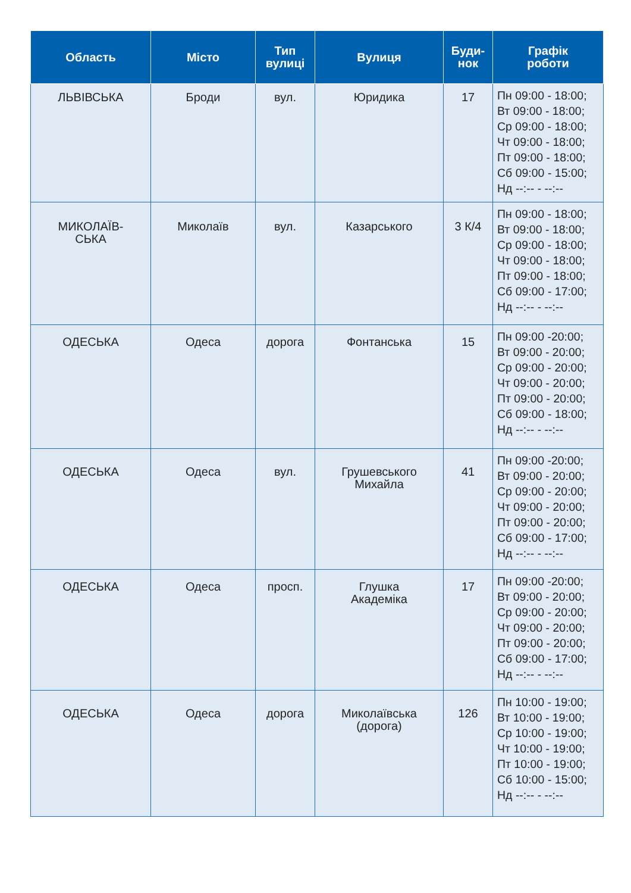| Область | Місто | Тип вулиці | Вулиця | Буди- нок | Графік роботи |
| --- | --- | --- | --- | --- | --- |
| ЛЬВІВСЬКА | Броди | вул. | Юридика | 17 | Пн 09:00 - 18:00; Вт 09:00 - 18:00; Ср 09:00 - 18:00; Чт 09:00 - 18:00; Пт 09:00 - 18:00; Сб 09:00 - 15:00; Нд --:-- - --:-- |
| МИКОЛАЇВ- СЬКА | Миколаїв | вул. | Казарського | 3 К/4 | Пн 09:00 - 18:00; Вт 09:00 - 18:00; Ср 09:00 - 18:00; Чт 09:00 - 18:00; Пт 09:00 - 18:00; Сб 09:00 - 17:00; Нд --:-- - --:-- |
| ОДЕСЬКА | Одеса | дорога | Фонтанська | 15 | Пн 09:00 -20:00; Вт 09:00 - 20:00; Ср 09:00 - 20:00; Чт 09:00 - 20:00; Пт 09:00 - 20:00; Сб 09:00 - 18:00; Нд --:-- - --:-- |
| ОДЕСЬКА | Одеса | вул. | Грушевського Михайла | 41 | Пн 09:00 -20:00; Вт 09:00 - 20:00; Ср 09:00 - 20:00; Чт 09:00 - 20:00; Пт 09:00 - 20:00; Сб 09:00 - 17:00; Нд --:-- - --:-- |
| ОДЕСЬКА | Одеса | просп. | Глушка Академіка | 17 | Пн 09:00 -20:00; Вт 09:00 - 20:00; Ср 09:00 - 20:00; Чт 09:00 - 20:00; Пт 09:00 - 20:00; Сб 09:00 - 17:00; Нд --:-- - --:-- |
| ОДЕСЬКА | Одеса | дорога | Миколаївська (дорога) | 126 | Пн 10:00 - 19:00; Вт 10:00 - 19:00; Ср 10:00 - 19:00; Чт 10:00 - 19:00; Пт 10:00 - 19:00; Сб 10:00 - 15:00; Нд --:-- - --:-- |